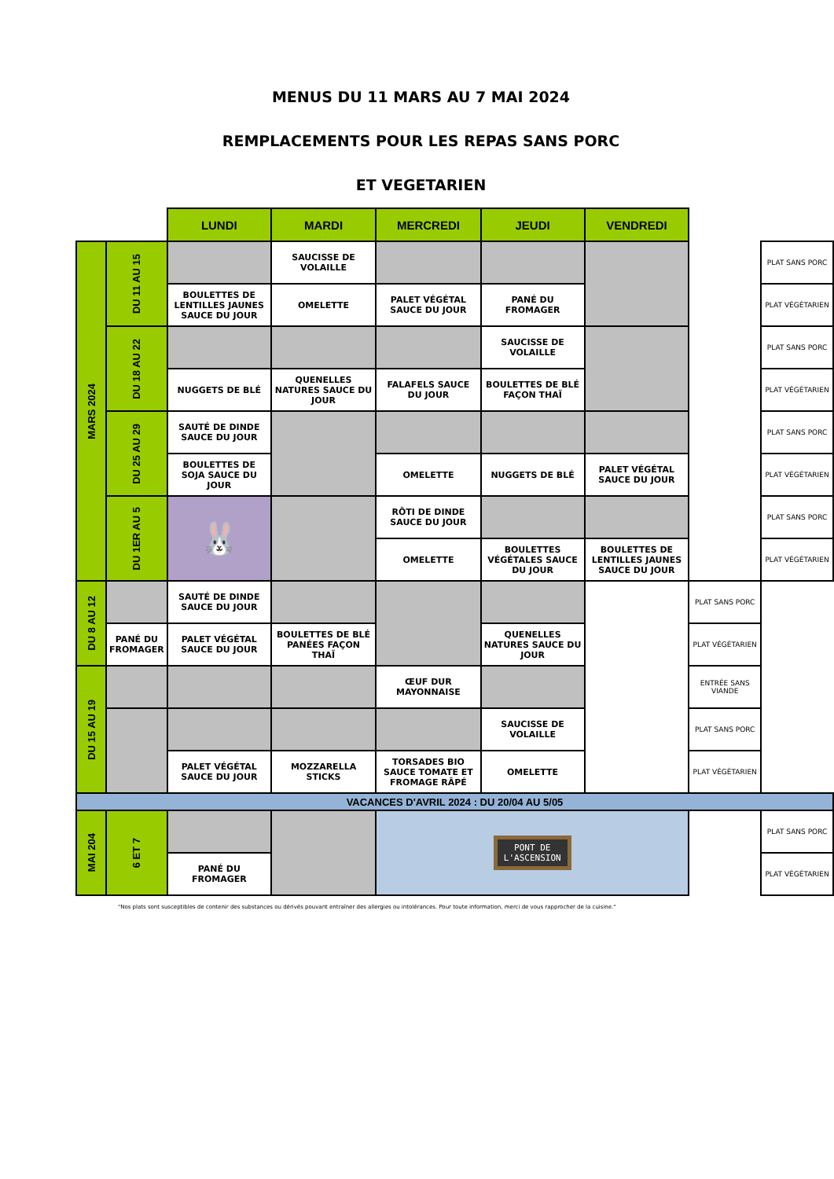MENUS DU 11 MARS AU 7 MAI 2024
REMPLACEMENTS POUR LES REPAS SANS PORC
ET VEGETARIEN
| | | LUNDI | MARDI | MERCREDI | JEUDI | VENDREDI | | | |
| --- | --- | --- | --- | --- | --- | --- | --- | --- | --- |
| MARS 2024 | DU 11 AU 15 | | SAUCISSE DE VOLAILLE | | | | | PLAT SANS PORC | |
| | | BOULETTES DE LENTILLES JAUNES SAUCE DU JOUR | OMELETTE | PALET VÉGÉTAL SAUCE DU JOUR | PANÉ DU FROMAGER | | | PLAT VÉGÉTARIEN | |
| | DU 18 AU 22 | | | | SAUCISSE DE VOLAILLE | | | PLAT SANS PORC | |
| | | NUGGETS DE BLÉ | QUENELLES NATURES SAUCE DU JOUR | FALAFELS SAUCE DU JOUR | BOULETTES DE BLÉ FAÇON THAÏ | | | PLAT VÉGÉTARIEN | |
| | DU 25 AU 29 | SAUTÉ DE DINDE SAUCE DU JOUR | | | | | | PLAT SANS PORC | |
| | | BOULETTES DE SOJA SAUCE DU JOUR | | OMELETTE | NUGGETS DE BLÉ | PALET VÉGÉTAL SAUCE DU JOUR | | PLAT VÉGÉTARIEN | |
| | DU 1ER AU 5 | 🐰 | | RÔTI DE DINDE SAUCE DU JOUR | | | | PLAT SANS PORC | |
| | | | | OMELETTE | BOULETTES VÉGÉTALES SAUCE DU JOUR | BOULETTES DE LENTILLES JAUNES SAUCE DU JOUR | | PLAT VÉGÉTARIEN | |
| | DU 8 AU 12 | | SAUTÉ DE DINDE SAUCE DU JOUR | | | | | PLAT SANS PORC | |
| | | PANÉ DU FROMAGER | PALET VÉGÉTAL SAUCE DU JOUR | BOULETTES DE BLÉ PANÉES FAÇON THAÏ | | QUENELLES NATURES SAUCE DU JOUR | | PLAT VÉGÉTARIEN | |
| | DU 15 AU 19 | | | | ŒUF DUR MAYONNAISE | | | ENTRÉE SANS VIANDE | |
| | | | | | | SAUCISSE DE VOLAILLE | | PLAT SANS PORC | |
| | | | PALET VÉGÉTAL SAUCE DU JOUR | MOZZARELLA STICKS | TORSADES BIO SAUCE TOMATE ET FROMAGE RÂPÉ | OMELETTE | | PLAT VÉGÉTARIEN | |
| | VACANCES D'AVRIL 2024 : DU 20/04 AU 5/05 | | | | | | | | |
| | MAI 204 | 6 ET 7 | | | PONT DE L'ASCENSION | | | | PLAT SANS PORC |
| PANÉ DU FROMAGER | | | | | | | | PLAT VÉGÉTARIEN | |
"Nos plats sont susceptibles de contenir des substances ou dérivés pouvant entraîner des allergies ou intolérances. Pour toute information, merci de vous rapprocher de la cuisine."